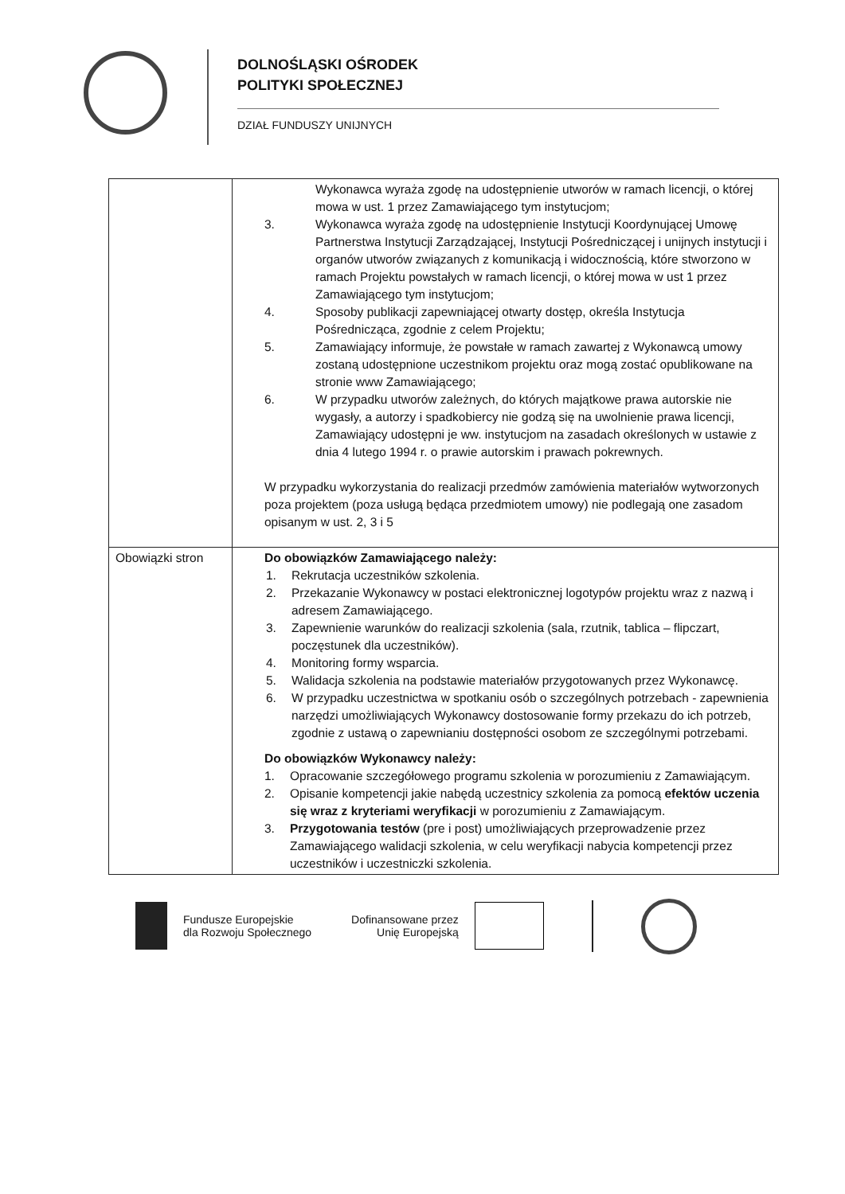DOLNOŚLĄSKI OŚRODEK
POLITYKI SPOŁECZNEJ
DZIAŁ FUNDUSZY UNIJNYCH
| | Wykonawca wyraża zgodę na udostępnienie utworów w ramach licencji, o której mowa w ust. 1 przez Zamawiającego tym instytucjom; 3. Wykonawca wyraża zgodę na udostępnienie Instytucji Koordynującej Umowę Partnerstwa Instytucji Zarządzającej, Instytucji Pośredniczącej i unijnych instytucji i organów utworów związanych z komunikacją i widocznością, które stworzono w ramach Projektu powstałych w ramach licencji, o której mowa w ust 1 przez Zamawiającego tym instytucjom; 4. Sposoby publikacji zapewniającej otwarty dostęp, określa Instytucja Pośrednicząca, zgodnie z celem Projektu; 5. Zamawiający informuje, że powstałe w ramach zawartej z Wykonawcą umowy zostaną udostępnione uczestnikom projektu oraz mogą zostać opublikowane na stronie www Zamawiającego; 6. W przypadku utworów zależnych, do których majątkowe prawa autorskie nie wygasły, a autorzy i spadkobiercy nie godzą się na uwolnienie prawa licencji, Zamawiający udostępni je ww. instytucjom na zasadach określonych w ustawie z dnia 4 lutego 1994 r. o prawie autorskim i prawach pokrewnych. W przypadku wykorzystania do realizacji przedmów zamówienia materiałów wytworzonych poza projektem (poza usługą będąca przedmiotem umowy) nie podlegają one zasadom opisanym w ust. 2, 3 i 5 |
| Obowiązki stron | Do obowiązków Zamawiającego należy: 1. Rekrutacja uczestników szkolenia. 2. Przekazanie Wykonawcy w postaci elektronicznej logotypów projektu wraz z nazwą i adresem Zamawiającego. 3. Zapewnienie warunków do realizacji szkolenia (sala, rzutnik, tablica – flipczart, poczęstunek dla uczestników). 4. Monitoring formy wsparcia. 5. Walidacja szkolenia na podstawie materiałów przygotowanych przez Wykonawcę. 6. W przypadku uczestnictwa w spotkaniu osób o szczególnych potrzebach - zapewnienia narzędzi umożliwiających Wykonawcy dostosowanie formy przekazu do ich potrzeb, zgodnie z ustawą o zapewnianiu dostępności osobom ze szczególnymi potrzebami. Do obowiązków Wykonawcy należy: 1. Opracowanie szczegółowego programu szkolenia w porozumieniu z Zamawiającym. 2. Opisanie kompetencji jakie nabędą uczestnicy szkolenia za pomocą efektów uczenia się wraz z kryteriami weryfikacji w porozumieniu z Zamawiającym. 3. Przygotowania testów (pre i post) umożliwiających przeprowadzenie przez Zamawiającego walidacji szkolenia, w celu weryfikacji nabycia kompetencji przez uczestników i uczestniczki szkolenia. |
Fundusze Europejskie
dla Rozwoju Społecznego
Dofinansowane przez
Unię Europejską